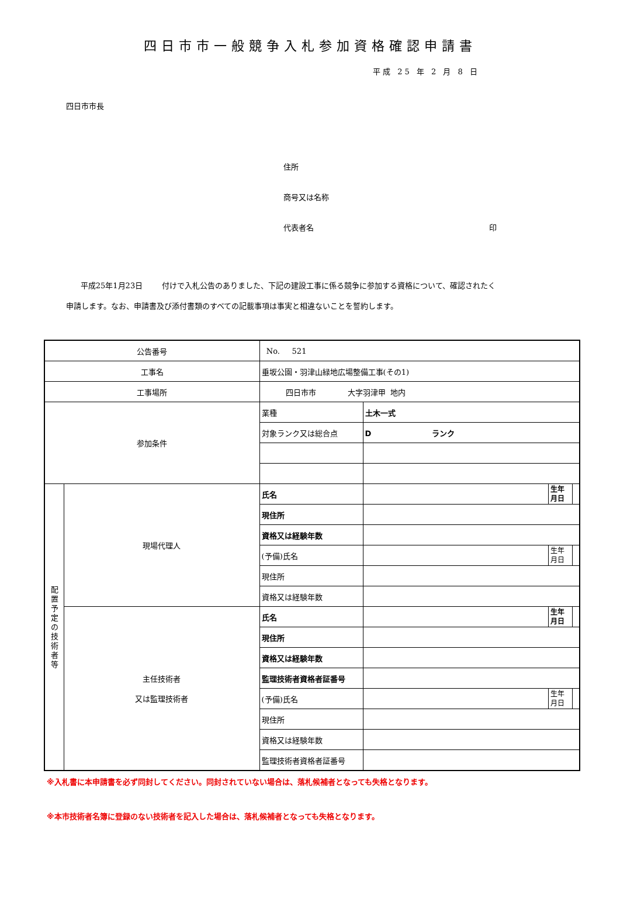四日市市一般競争入札参加資格確認申請書
平成 25 年 2 月 8 日
四日市市長
住所
商号又は名称
代表者名 印
平成25年1月23日 付けで入札公告のありました、下記の建設工事に係る競争に参加する資格について、確認されたく
申請します。なお、申請書及び添付書類のすべての記載事項は事実と相違ないことを誓約します。
| 公告番号 | | No. 521 | | | |
| 工事名 | | 垂坂公園・羽津山緑地広場整備工事(その1) | | | |
| 工事場所 | | 四日市市 大字羽津甲 地内 | | | |
| 参加条件 | | 業種 | 土木一式 | | |
| | | 対象ランク又は総合点 | D ランク | | |
| 配 置 予 定 の 技 術 者 等 | 現場代理人 | 氏名 | | 生年 月日 | |
| | | 現住所 | | | |
| | | 資格又は経験年数 | | | |
| | | (予備)氏名 | | 生年 月日 | |
| | | 現住所 | | | |
| | | 資格又は経験年数 | | | |
| | 主任技術者 又は監理技術者 | 氏名 | | 生年 月日 | |
| | | 現住所 | | | |
| | | 資格又は経験年数 | | | |
| | | 監理技術者資格者証番号 | | | |
| | | (予備)氏名 | | 生年 月日 | |
| | | 現住所 | | | |
| | | 資格又は経験年数 | | | |
| | | 監理技術者資格者証番号 | | | |
※入札書に本申請書を必ず同封してください。同封されていない場合は、落札候補者となっても失格となります。
※本市技術者名簿に登録のない技術者を記入した場合は、落札候補者となっても失格となります。